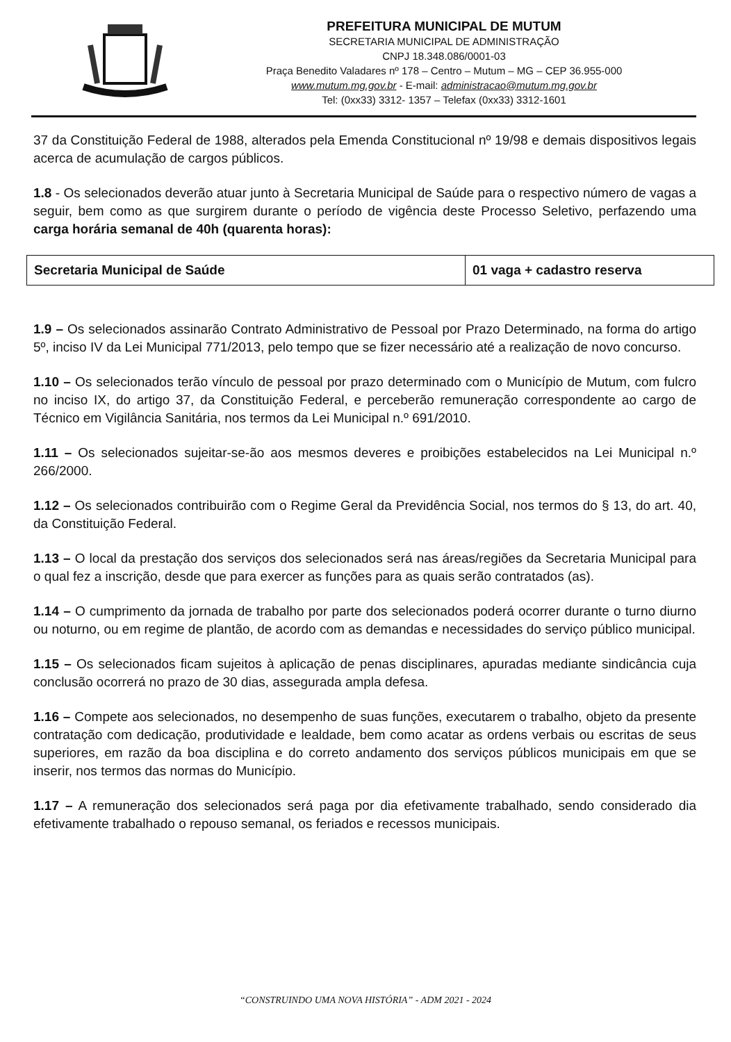PREFEITURA MUNICIPAL DE MUTUM
SECRETARIA MUNICIPAL DE ADMINISTRAÇÃO
CNPJ 18.348.086/0001-03
Praça Benedito Valadares nº 178 – Centro – Mutum – MG – CEP 36.955-000
www.mutum.mg.gov.br - E-mail: administracao@mutum.mg.gov.br
Tel: (0xx33) 3312- 1357 – Telefax (0xx33) 3312-1601
37 da Constituição Federal de 1988, alterados pela Emenda Constitucional nº 19/98 e demais dispositivos legais acerca de acumulação de cargos públicos.
1.8 - Os selecionados deverão atuar junto à Secretaria Municipal de Saúde para o respectivo número de vagas a seguir, bem como as que surgirem durante o período de vigência deste Processo Seletivo, perfazendo uma carga horária semanal de 40h (quarenta horas):
| Secretaria Municipal de Saúde | 01 vaga + cadastro reserva |
1.9 – Os selecionados assinarão Contrato Administrativo de Pessoal por Prazo Determinado, na forma do artigo 5º, inciso IV da Lei Municipal 771/2013, pelo tempo que se fizer necessário até a realização de novo concurso.
1.10 – Os selecionados terão vínculo de pessoal por prazo determinado com o Município de Mutum, com fulcro no inciso IX, do artigo 37, da Constituição Federal, e perceberão remuneração correspondente ao cargo de Técnico em Vigilância Sanitária, nos termos da Lei Municipal n.º 691/2010.
1.11 – Os selecionados sujeitar-se-ão aos mesmos deveres e proibições estabelecidos na Lei Municipal n.º 266/2000.
1.12 – Os selecionados contribuirão com o Regime Geral da Previdência Social, nos termos do § 13, do art. 40, da Constituição Federal.
1.13 – O local da prestação dos serviços dos selecionados será nas áreas/regiões da Secretaria Municipal para o qual fez a inscrição, desde que para exercer as funções para as quais serão contratados (as).
1.14 – O cumprimento da jornada de trabalho por parte dos selecionados poderá ocorrer durante o turno diurno ou noturno, ou em regime de plantão, de acordo com as demandas e necessidades do serviço público municipal.
1.15 – Os selecionados ficam sujeitos à aplicação de penas disciplinares, apuradas mediante sindicância cuja conclusão ocorrerá no prazo de 30 dias, assegurada ampla defesa.
1.16 – Compete aos selecionados, no desempenho de suas funções, executarem o trabalho, objeto da presente contratação com dedicação, produtividade e lealdade, bem como acatar as ordens verbais ou escritas de seus superiores, em razão da boa disciplina e do correto andamento dos serviços públicos municipais em que se inserir, nos termos das normas do Município.
1.17 – A remuneração dos selecionados será paga por dia efetivamente trabalhado, sendo considerado dia efetivamente trabalhado o repouso semanal, os feriados e recessos municipais.
“CONSTRUINDO UMA NOVA HISTÓRIA” - ADM 2021 - 2024